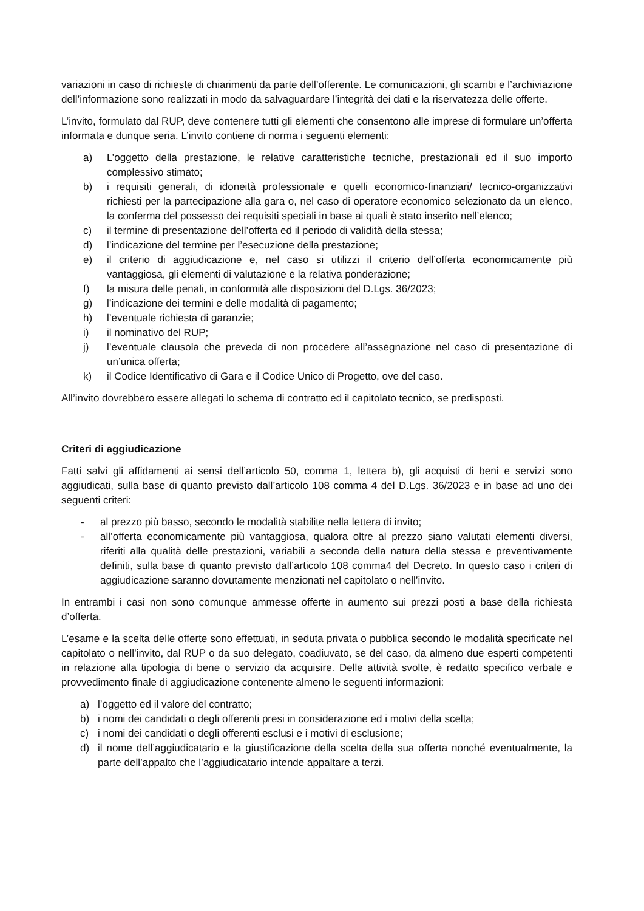variazioni in caso di richieste di chiarimenti da parte dell’offerente. Le comunicazioni, gli scambi e l’archiviazione dell’informazione sono realizzati in modo da salvaguardare l’integrità dei dati e la riservatezza delle offerte.
L’invito, formulato dal RUP, deve contenere tutti gli elementi che consentono alle imprese di formulare un’offerta informata e dunque seria. L’invito contiene di norma i seguenti elementi:
a) L’oggetto della prestazione, le relative caratteristiche tecniche, prestazionali ed il suo importo complessivo stimato;
b) i requisiti generali, di idoneità professionale e quelli economico-finanziari/ tecnico-organizzativi richiesti per la partecipazione alla gara o, nel caso di operatore economico selezionato da un elenco, la conferma del possesso dei requisiti speciali in base ai quali è stato inserito nell’elenco;
c) il termine di presentazione dell’offerta ed il periodo di validità della stessa;
d) l’indicazione del termine per l’esecuzione della prestazione;
e) il criterio di aggiudicazione e, nel caso si utilizzi il criterio dell’offerta economicamente più vantaggiosa, gli elementi di valutazione e la relativa ponderazione;
f) la misura delle penali, in conformità alle disposizioni del D.Lgs. 36/2023;
g) l’indicazione dei termini e delle modalità di pagamento;
h) l’eventuale richiesta di garanzie;
i) il nominativo del RUP;
j) l’eventuale clausola che preveda di non procedere all’assegnazione nel caso di presentazione di un’unica offerta;
k) il Codice Identificativo di Gara e il Codice Unico di Progetto, ove del caso.
All’invito dovrebbero essere allegati lo schema di contratto ed il capitolato tecnico, se predisposti.
Criteri di aggiudicazione
Fatti salvi gli affidamenti ai sensi dell’articolo 50, comma 1, lettera b), gli acquisti di beni e servizi sono aggiudicati, sulla base di quanto previsto dall’articolo 108 comma 4 del D.Lgs. 36/2023 e in base ad uno dei seguenti criteri:
- al prezzo più basso, secondo le modalità stabilite nella lettera di invito;
- all’offerta economicamente più vantaggiosa, qualora oltre al prezzo siano valutati elementi diversi, riferiti alla qualità delle prestazioni, variabili a seconda della natura della stessa e preventivamente definiti, sulla base di quanto previsto dall’articolo 108 comma4 del Decreto. In questo caso i criteri di aggiudicazione saranno dovutamente menzionati nel capitolato o nell’invito.
In entrambi i casi non sono comunque ammesse offerte in aumento sui prezzi posti a base della richiesta d’offerta.
L’esame e la scelta delle offerte sono effettuati, in seduta privata o pubblica secondo le modalità specificate nel capitolato o nell’invito, dal RUP o da suo delegato, coadiuvato, se del caso, da almeno due esperti competenti in relazione alla tipologia di bene o servizio da acquisire. Delle attività svolte, è redatto specifico verbale e provvedimento finale di aggiudicazione contenente almeno le seguenti informazioni:
a) l’oggetto ed il valore del contratto;
b) i nomi dei candidati o degli offerenti presi in considerazione ed i motivi della scelta;
c) i nomi dei candidati o degli offerenti esclusi e i motivi di esclusione;
d) il nome dell’aggiudicatario e la giustificazione della scelta della sua offerta nonché eventualmente, la parte dell’appalto che l’aggiudicatario intende appaltare a terzi.